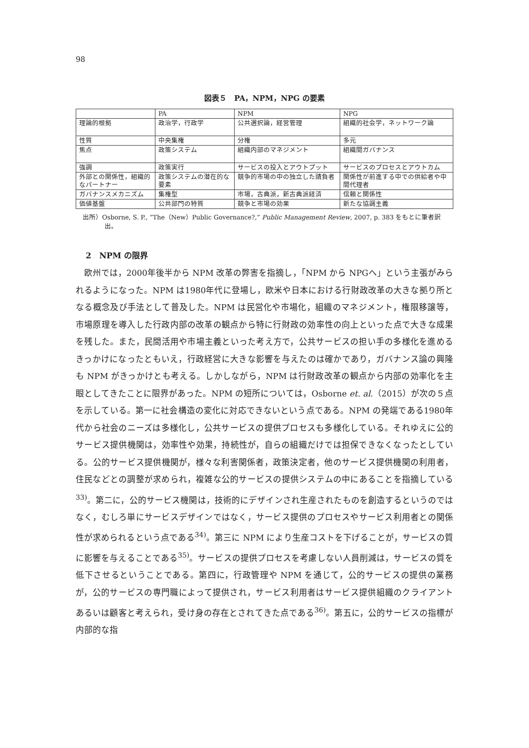98
図表５　PA，NPM，NPG の要素
| | PA | NPM | NPG |
| 理論的根拠 | 政治学，行政学 | 公共選択論，経営管理 | 組織的社会学，ネットワーク論 |
| 性質 | 中央集権 | 分権 | 多元 |
| 焦点 | 政策システム | 組織内部のマネジメント | 組織間ガバナンス |
| 強調 | 政策実行 | サービスの投入とアウトプット | サービスのプロセスとアウトカム |
| 外部との関係性，組織的なパートナー | 政策システムの潜在的な要素 | 競争的市場の中の独立した請負者 | 関係性が前進する中での供給者や中間代理者 |
| ガバナンスメカニズム | 集権型 | 市場，古典派，新古典派経済 | 信頼と関係性 |
| 価値基盤 | 公共部門の特質 | 競争と市場の効果 | 新たな協調主義 |
出所）Osborne, S. P., “The（New）Public Governance?,” Public Management Review, 2007, p. 383 をもとに筆者訳出。
2　NPM の限界
欧州では，2000年後半から NPM 改革の弊害を指摘し，「NPM から NPGへ」という主張がみられるようになった。NPM は1980年代に登場し，欧米や日本における行財政改革の大きな拠り所となる概念及び手法として普及した。NPM は民営化や市場化，組織のマネジメント，権限移譲等，市場原理を導入した行政内部の改革の観点から特に行財政の効率性の向上といった点で大きな成果を残した。また，民間活用や市場主義といった考え方で，公共サービスの担い手の多様化を進めるきっかけになったともいえ，行政経営に大きな影響を与えたのは確かであり，ガバナンス論の興隆も NPM がきっかけとも考える。しかしながら，NPM は行財政改革の観点から内部の効率化を主眼としてきたことに限界があった。NPM の短所については，Osborne et. al.（2015）が次の５点を示している。第一に社会構造の変化に対応できないという点である。NPM の発端である1980年代から社会のニーズは多様化し，公共サービスの提供プロセスも多様化している。それゆえに公的サービス提供機関は，効率性や効果，持続性が，自らの組織だけでは担保できなくなったとしている。公的サービス提供機関が，様々な利害関係者，政策決定者，他のサービス提供機関の利用者，住民などとの調整が求められ，複雑な公的サービスの提供システムの中にあることを指摘している<sup>33)</sup>。第二に，公的サービス機関は，技術的にデザインされ生産されたものを創造するというのではなく，むしろ単にサービスデザインではなく，サービス提供のプロセスやサービス利用者との関係性が求められるという点である<sup>34)</sup>。第三に NPM により生産コストを下げることが，サービスの質に影響を与えることである<sup>35)</sup>。サービスの提供プロセスを考慮しない人員削減は，サービスの質を低下させるということである。第四に，行政管理や NPM を通じて，公的サービスの提供の業務が，公的サービスの専門職によって提供され，サービス利用者はサービス提供組織のクライアントあるいは顧客と考えられ，受け身の存在とされてきた点である<sup>36)</sup>。第五に，公的サービスの指標が内部的な指